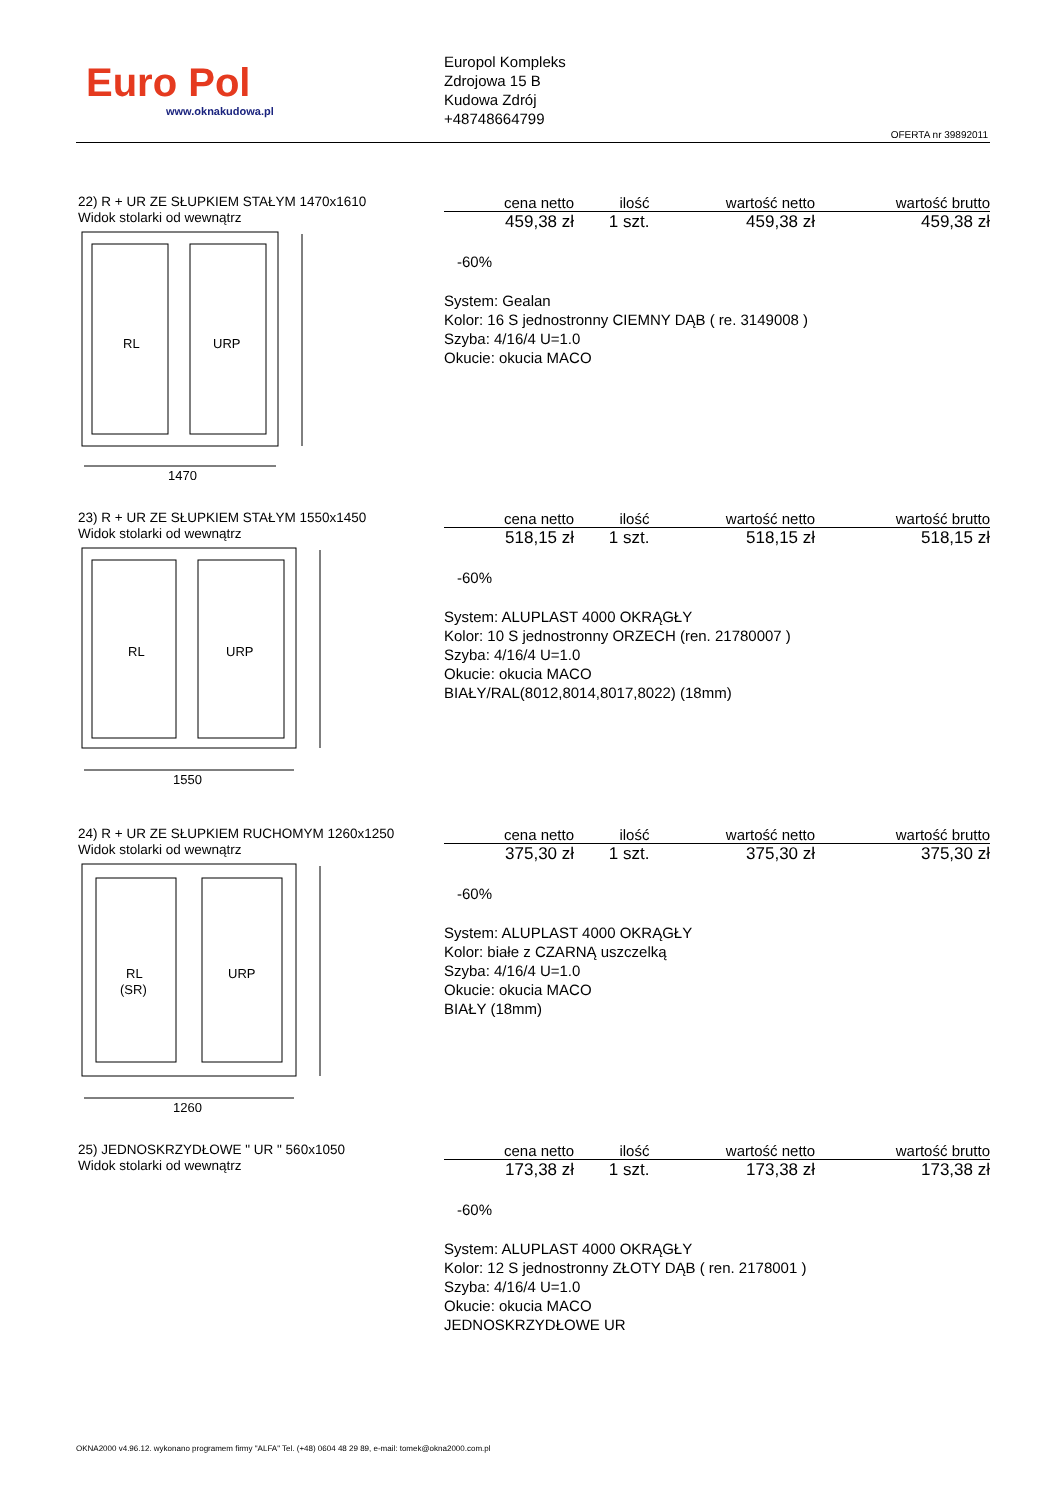Euro Pol
www.oknakudowa.pl
Europol Kompleks
Zdrojowa 15 B
Kudowa Zdrój
+48748664799
OFERTA nr 39892011
22) R + UR ZE SŁUPKIEM STAŁYM 1470x1610
Widok stolarki od wewnątrz
RL
URP
1470
| cena netto | ilość | wartość netto | wartość brutto |
| --- | --- | --- | --- |
| 459,38 zł | 1 szt. | 459,38 zł | 459,38 zł |
-60%
System: Gealan
Kolor: 16 S jednostronny CIEMNY DĄB ( re. 3149008 )
Szyba: 4/16/4 U=1.0
Okucie: okucia MACO
23) R + UR ZE SŁUPKIEM STAŁYM 1550x1450
Widok stolarki od wewnątrz
RL
URP
1550
| cena netto | ilość | wartość netto | wartość brutto |
| --- | --- | --- | --- |
| 518,15 zł | 1 szt. | 518,15 zł | 518,15 zł |
-60%
System: ALUPLAST 4000 OKRĄGŁY
Kolor: 10 S jednostronny ORZECH (ren. 21780007 )
Szyba: 4/16/4 U=1.0
Okucie: okucia MACO
BIAŁY/RAL(8012,8014,8017,8022) (18mm)
24) R + UR ZE SŁUPKIEM RUCHOMYM 1260x1250
Widok stolarki od wewnątrz
RL
(SR)
URP
1260
| cena netto | ilość | wartość netto | wartość brutto |
| --- | --- | --- | --- |
| 375,30 zł | 1 szt. | 375,30 zł | 375,30 zł |
-60%
System: ALUPLAST 4000 OKRĄGŁY
Kolor: białe z CZARNĄ uszczelką
Szyba: 4/16/4 U=1.0
Okucie: okucia MACO
BIAŁY (18mm)
25) JEDNOSKRZYDŁOWE " UR " 560x1050
Widok stolarki od wewnątrz
| cena netto | ilość | wartość netto | wartość brutto |
| --- | --- | --- | --- |
| 173,38 zł | 1 szt. | 173,38 zł | 173,38 zł |
-60%
System: ALUPLAST 4000 OKRĄGŁY
Kolor: 12 S jednostronny ZŁOTY DĄB ( ren. 2178001 )
Szyba: 4/16/4 U=1.0
Okucie: okucia MACO
JEDNOSKRZYDŁOWE UR
OKNA2000 v4.96.12. wykonano programem firmy "ALFA" Tel. (+48) 0604 48 29 89, e-mail: tomek@okna2000.com.pl